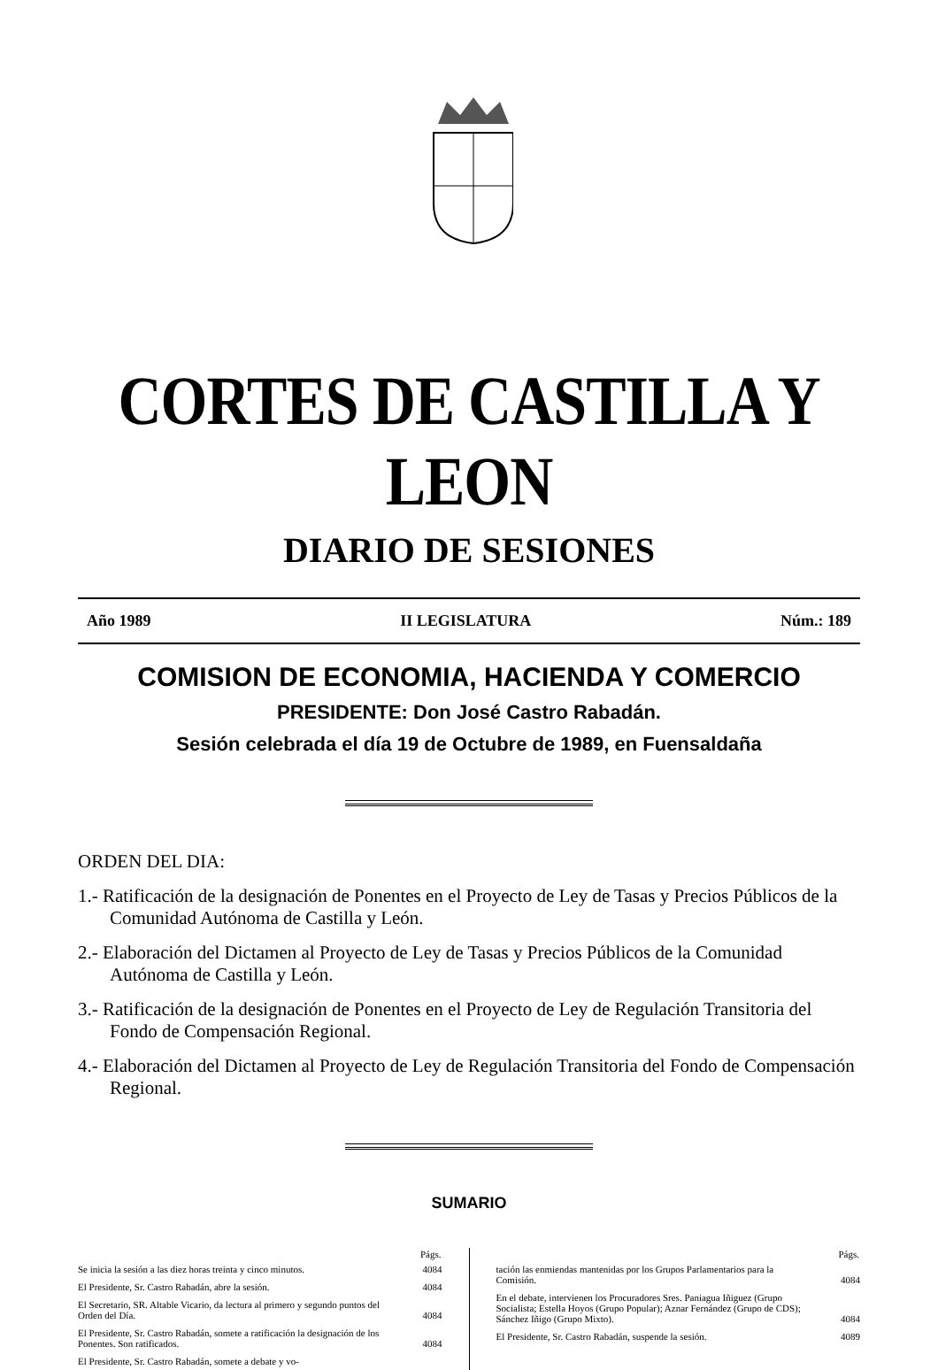CORTES DE CASTILLA Y LEON
DIARIO DE SESIONES
Año 1989 II LEGISLATURA Núm.: 189
COMISION DE ECONOMIA, HACIENDA Y COMERCIO
PRESIDENTE: Don José Castro Rabadán.
Sesión celebrada el día 19 de Octubre de 1989, en Fuensaldaña
ORDEN DEL DIA:
1.- Ratificación de la designación de Ponentes en el Proyecto de Ley de Tasas y Precios Públicos de la Comunidad Autónoma de Castilla y León.
2.- Elaboración del Dictamen al Proyecto de Ley de Tasas y Precios Públicos de la Comunidad Autónoma de Castilla y León.
3.- Ratificación de la designación de Ponentes en el Proyecto de Ley de Regulación Transitoria del Fondo de Compensación Regional.
4.- Elaboración del Dictamen al Proyecto de Ley de Regulación Transitoria del Fondo de Compensación Regional.
SUMARIO
| | Págs. |
| Se inicia la sesión a las diez horas treinta y cinco minutos. | 4084 |
| El Presidente, Sr. Castro Rabadán, abre la sesión. | 4084 |
| El Secretario, SR. Altable Vicario, da lectura al primero y segundo puntos del Orden del Día. | 4084 |
| El Presidente, Sr. Castro Rabadán, somete a ratificación la designación de los Ponentes. Son ratificados. | 4084 |
| El Presidente, Sr. Castro Rabadán, somete a debate y vo- | |
| | Págs. |
| tación las enmiendas mantenidas por los Grupos Parlamentarios para la Comisión. | 4084 |
| En el debate, intervienen los Procuradores Sres. Paniagua Iñiguez (Grupo Socialista; Estella Hoyos (Grupo Popular); Aznar Fernández (Grupo de CDS); Sánchez Iñigo (Grupo Mixto). | 4084 |
| El Presidente, Sr. Castro Rabadán, suspende la sesión. | 4089 |